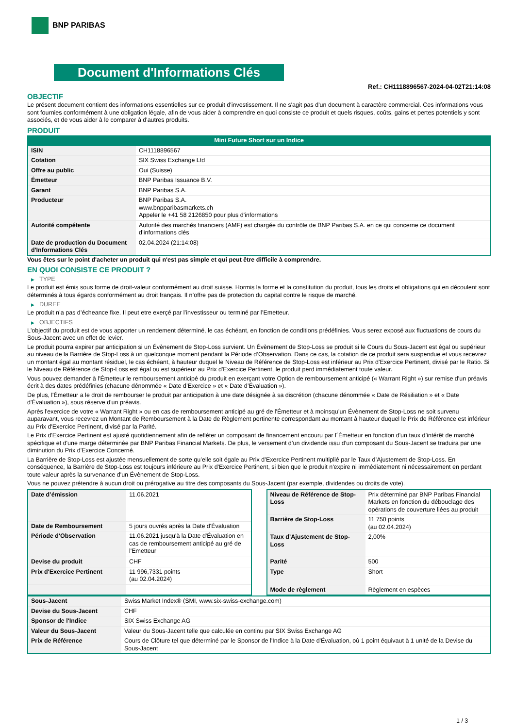BNP PARIBAS
Document d'Informations Clés
Ref.: CH1118896567-2024-04-02T21:14:08
OBJECTIF
Le présent document contient des informations essentielles sur ce produit d'investissement. Il ne s'agit pas d'un document à caractère commercial. Ces informations vous sont fournies conformément à une obligation légale, afin de vous aider à comprendre en quoi consiste ce produit et quels risques, coûts, gains et pertes potentiels y sont associés, et de vous aider à le comparer à d'autres produits.
PRODUIT
Mini Future Short sur un Indice
| ISIN | CH1118896567 |
| Cotation | SIX Swiss Exchange Ltd |
| Offre au public | Oui (Suisse) |
| Émetteur | BNP Paribas Issuance B.V. |
| Garant | BNP Paribas S.A. |
| Producteur | BNP Paribas S.A. www.bnpparibasmarkets.ch Appeler le +41 58 2126850 pour plus d'informations |
| Autorité compétente | Autorité des marchés financiers (AMF) est chargée du contrôle de BNP Paribas S.A. en ce qui concerne ce document d’informations clés |
| Date de production du Document d'Informations Clés | 02.04.2024 (21:14:08) |
Vous êtes sur le point d'acheter un produit qui n'est pas simple et qui peut être difficile à comprendre.
EN QUOI CONSISTE CE PRODUIT ?
▶ TYPE
Le produit est émis sous forme de droit-valeur conformément au droit suisse. Hormis la forme et la constitution du produit, tous les droits et obligations qui en découlent sont déterminés à tous égards conformément au droit français. Il n’offre pas de protection du capital contre le risque de marché.
▶ DUREE
Le produit n’a pas d’écheance fixe. Il peut etre exerçé par l’investisseur ou terminé par l’Emetteur.
▶ OBJECTIFS
L'objectif du produit est de vous apporter un rendement déterminé, le cas échéant, en fonction de conditions prédéfinies. Vous serez exposé aux fluctuations de cours du Sous-Jacent avec un effet de levier.
Le produit pourra expirer par anticipation si un Évènement de Stop-Loss survient. Un Évènement de Stop-Loss se produit si le Cours du Sous-Jacent est égal ou supérieur au niveau de la Barrière de Stop-Loss à un quelconque moment pendant la Période d’Observation. Dans ce cas, la cotation de ce produit sera suspendue et vous recevrez un montant égal au montant résiduel, le cas échéant, à hauteur duquel le Niveau de Référence de Stop-Loss est inférieur au Prix d'Exercice Pertinent, divisé par le Ratio. Si le Niveau de Référence de Stop-Loss est égal ou est supérieur au Prix d'Exercice Pertinent, le produit perd immédiatement toute valeur.
Vous pouvez demander à l'Émetteur le remboursement anticipé du produit en exerçant votre Option de remboursement anticipé (« Warrant Right ») sur remise d'un préavis écrit à des dates prédéfinies (chacune dénommée « Date d’Exercice » et « Date d’Évaluation »).
De plus, l'Émetteur a le droit de rembourser le produit par anticipation à une date désignée à sa discrétion (chacune dénommée « Date de Résiliation » et « Date d'Évaluation »), sous réserve d'un préavis.
Après l'exercice de votre « Warrant Right » ou en cas de remboursement anticipé au gré de l'Émetteur et à moinsqu’un Évènement de Stop-Loss ne soit survenu auparavant, vous recevrez un Montant de Remboursement à la Date de Règlement pertinente correspondant au montant à hauteur duquel le Prix de Référence est inférieur au Prix d'Exercice Pertinent, divisé par la Parité.
Le Prix d'Exercice Pertinent est ajusté quotidiennement afin de refléter un composant de financement encouru par l´Émetteur en fonction d'un taux d’intérêt de marché spécifique et d'une marge déterminée par BNP Paribas Financial Markets. De plus, le versement d’un dividende issu d’un composant du Sous-Jacent se traduira par une diminution du Prix d'Exercice Concerné.
La Barrière de Stop-Loss est ajustée mensuellement de sorte qu’elle soit égale au Prix d’Exercice Pertinent multiplié par le Taux d’Ajustement de Stop-Loss. En conséquence, la Barrière de Stop-Loss est toujours inférieure au Prix d'Exercice Pertinent, si bien que le produit n'expire ni immédiatement ni nécessairement en perdant toute valeur après la survenance d'un Évènement de Stop-Loss.
Vous ne pouvez prétendre à aucun droit ou prérogative au titre des composants du Sous-Jacent (par exemple, dividendes ou droits de vote).
| Date d’émission | 11.06.2021 |
| Date de Remboursement | 5 jours ouvrés après la Date d'Évaluation |
| Période d'Observation | 11.06.2021 jusqu'à la Date d'Évaluation en cas de remboursement anticipé au gré de l'Emetteur |
| Devise du produit | CHF |
| Prix d'Exercice Pertinent | 11 996,7331 points (au 02.04.2024) |
| Niveau de Référence de Stop-Loss | Prix déterminé par BNP Paribas Financial Markets en fonction du débouclage des opérations de couverture liées au produit |
| Barrière de Stop-Loss | 11 750 points (au 02.04.2024) |
| Taux d’Ajustement de Stop-Loss | 2,00% |
| Parité | 500 |
| Type | Short |
| Mode de règlement | Règlement en espèces |
| Sous-Jacent | Swiss Market Index® (SMI, www.six-swiss-exchange.com) |
| Devise du Sous-Jacent | CHF |
| Sponsor de l'Indice | SIX Swiss Exchange AG |
| Valeur du Sous-Jacent | Valeur du Sous-Jacent telle que calculée en continu par SIX Swiss Exchange AG |
| Prix de Référence | Cours de Clôture tel que déterminé par le Sponsor de l'Indice à la Date d'Évaluation, où 1 point équivaut à 1 unité de la Devise du Sous-Jacent |
1 / 3